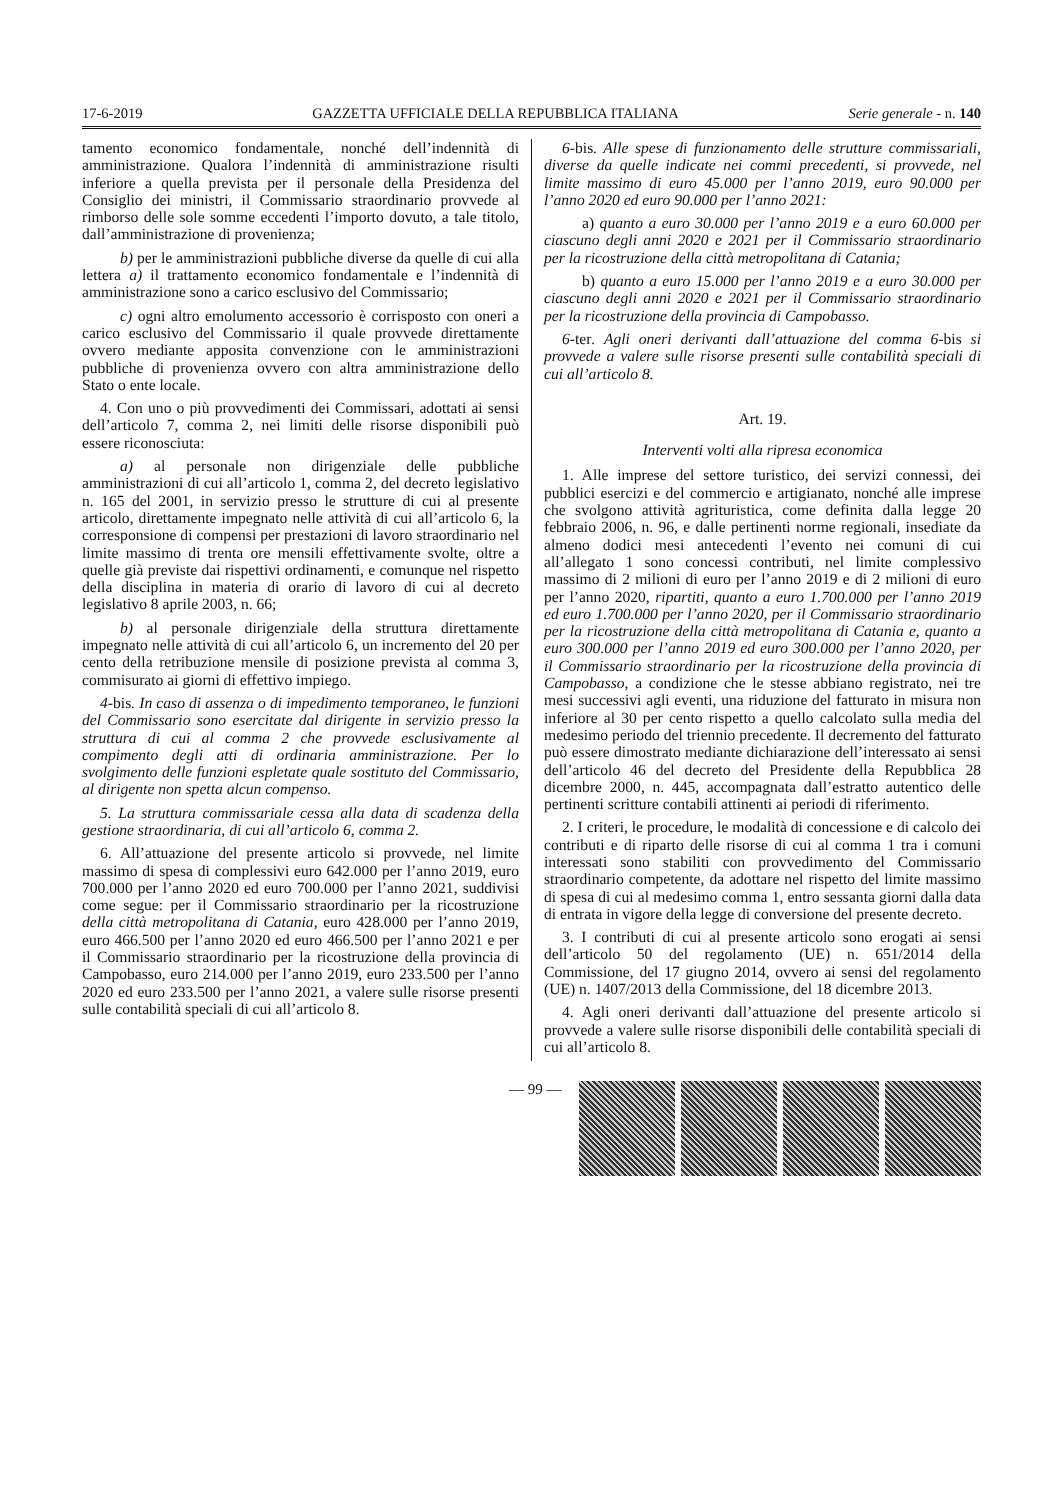17-6-2019 GAZZETTA UFFICIALE DELLA REPUBBLICA ITALIANA Serie generale - n. 140
tamento economico fondamentale, nonché dell’indennità di amministrazione. Qualora l’indennità di amministrazione risulti inferiore a quella prevista per il personale della Presidenza del Consiglio dei ministri, il Commissario straordinario provvede al rimborso delle sole somme eccedenti l’importo dovuto, a tale titolo, dall’amministrazione di provenienza;
b) per le amministrazioni pubbliche diverse da quelle di cui alla lettera a) il trattamento economico fondamentale e l’indennità di amministrazione sono a carico esclusivo del Commissario;
c) ogni altro emolumento accessorio è corrisposto con oneri a carico esclusivo del Commissario il quale provvede direttamente ovvero mediante apposita convenzione con le amministrazioni pubbliche di provenienza ovvero con altra amministrazione dello Stato o ente locale.
4. Con uno o più provvedimenti dei Commissari, adottati ai sensi dell’articolo 7, comma 2, nei limiti delle risorse disponibili può essere riconosciuta:
a) al personale non dirigenziale delle pubbliche amministrazioni di cui all’articolo 1, comma 2, del decreto legislativo n. 165 del 2001, in servizio presso le strutture di cui al presente articolo, direttamente impegnato nelle attività di cui all’articolo 6, la corresponsione di compensi per prestazioni di lavoro straordinario nel limite massimo di trenta ore mensili effettivamente svolte, oltre a quelle già previste dai rispettivi ordinamenti, e comunque nel rispetto della disciplina in materia di orario di lavoro di cui al decreto legislativo 8 aprile 2003, n. 66;
b) al personale dirigenziale della struttura direttamente impegnato nelle attività di cui all’articolo 6, un incremento del 20 per cento della retribuzione mensile di posizione prevista al comma 3, commisurato ai giorni di effettivo impiego.
4-bis. In caso di assenza o di impedimento temporaneo, le funzioni del Commissario sono esercitate dal dirigente in servizio presso la struttura di cui al comma 2 che provvede esclusivamente al compimento degli atti di ordinaria amministrazione. Per lo svolgimento delle funzioni espletate quale sostituto del Commissario, al dirigente non spetta alcun compenso.
5. La struttura commissariale cessa alla data di scadenza della gestione straordinaria, di cui all’articolo 6, comma 2.
6. All’attuazione del presente articolo si provvede, nel limite massimo di spesa di complessivi euro 642.000 per l’anno 2019, euro 700.000 per l’anno 2020 ed euro 700.000 per l’anno 2021, suddivisi come segue: per il Commissario straordinario per la ricostruzione della città metropolitana di Catania, euro 428.000 per l’anno 2019, euro 466.500 per l’anno 2020 ed euro 466.500 per l’anno 2021 e per il Commissario straordinario per la ricostruzione della provincia di Campobasso, euro 214.000 per l’anno 2019, euro 233.500 per l’anno 2020 ed euro 233.500 per l’anno 2021, a valere sulle risorse presenti sulle contabilità speciali di cui all’articolo 8.
6-bis. Alle spese di funzionamento delle strutture commissariali, diverse da quelle indicate nei commi precedenti, si provvede, nel limite massimo di euro 45.000 per l’anno 2019, euro 90.000 per l’anno 2020 ed euro 90.000 per l’anno 2021:
a) quanto a euro 30.000 per l’anno 2019 e a euro 60.000 per ciascuno degli anni 2020 e 2021 per il Commissario straordinario per la ricostruzione della città metropolitana di Catania;
b) quanto a euro 15.000 per l’anno 2019 e a euro 30.000 per ciascuno degli anni 2020 e 2021 per il Commissario straordinario per la ricostruzione della provincia di Campobasso.
6-ter. Agli oneri derivanti dall’attuazione del comma 6-bis si provvede a valere sulle risorse presenti sulle contabilità speciali di cui all’articolo 8.
Art. 19.
Interventi volti alla ripresa economica
1. Alle imprese del settore turistico, dei servizi connessi, dei pubblici esercizi e del commercio e artigianato, nonché alle imprese che svolgono attività agrituristica, come definita dalla legge 20 febbraio 2006, n. 96, e dalle pertinenti norme regionali, insediate da almeno dodici mesi antecedenti l’evento nei comuni di cui all’allegato 1 sono concessi contributi, nel limite complessivo massimo di 2 milioni di euro per l’anno 2019 e di 2 milioni di euro per l’anno 2020, ripartiti, quanto a euro 1.700.000 per l’anno 2019 ed euro 1.700.000 per l’anno 2020, per il Commissario straordinario per la ricostruzione della città metropolitana di Catania e, quanto a euro 300.000 per l’anno 2019 ed euro 300.000 per l’anno 2020, per il Commissario straordinario per la ricostruzione della provincia di Campobasso, a condizione che le stesse abbiano registrato, nei tre mesi successivi agli eventi, una riduzione del fatturato in misura non inferiore al 30 per cento rispetto a quello calcolato sulla media del medesimo periodo del triennio precedente. Il decremento del fatturato può essere dimostrato mediante dichiarazione dell’interessato ai sensi dell’articolo 46 del decreto del Presidente della Repubblica 28 dicembre 2000, n. 445, accompagnata dall’estratto autentico delle pertinenti scritture contabili attinenti ai periodi di riferimento.
2. I criteri, le procedure, le modalità di concessione e di calcolo dei contributi e di riparto delle risorse di cui al comma 1 tra i comuni interessati sono stabiliti con provvedimento del Commissario straordinario competente, da adottare nel rispetto del limite massimo di spesa di cui al medesimo comma 1, entro sessanta giorni dalla data di entrata in vigore della legge di conversione del presente decreto.
3. I contributi di cui al presente articolo sono erogati ai sensi dell’articolo 50 del regolamento (UE) n. 651/2014 della Commissione, del 17 giugno 2014, ovvero ai sensi del regolamento (UE) n. 1407/2013 della Commissione, del 18 dicembre 2013.
4. Agli oneri derivanti dall’attuazione del presente articolo si provvede a valere sulle risorse disponibili delle contabilità speciali di cui all’articolo 8.
— 99 —